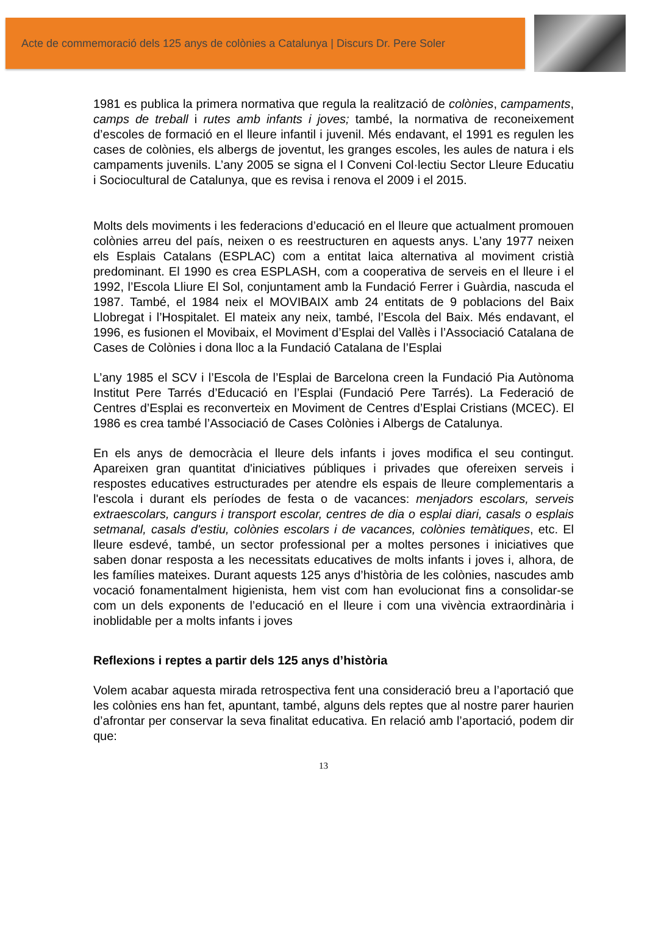Acte de commemoració dels 125 anys de colònies a Catalunya | Discurs Dr. Pere Soler
1981 es publica la primera normativa que regula la realització de colònies, campaments, camps de treball i rutes amb infants i joves; també, la normativa de reconeixement d’escoles de formació en el lleure infantil i juvenil. Més endavant, el 1991 es regulen les cases de colònies, els albergs de joventut, les granges escoles, les aules de natura i els campaments juvenils. L’any 2005 se signa el I Conveni Col·lectiu Sector Lleure Educatiu i Sociocultural de Catalunya, que es revisa i renova el 2009 i el 2015.
Molts dels moviments i les federacions d’educació en el lleure que actualment promouen colònies arreu del país, neixen o es reestructuren en aquests anys. L’any 1977 neixen els Esplais Catalans (ESPLAC) com a entitat laica alternativa al moviment cristià predominant. El 1990 es crea ESPLASH, com a cooperativa de serveis en el lleure i el 1992, l’Escola Lliure El Sol, conjuntament amb la Fundació Ferrer i Guàrdia, nascuda el 1987. També, el 1984 neix el MOVIBAIX amb 24 entitats de 9 poblacions del Baix Llobregat i l’Hospitalet. El mateix any neix, també, l’Escola del Baix. Més endavant, el 1996, es fusionen el Movibaix, el Moviment d’Esplai del Vallès i l’Associació Catalana de Cases de Colònies i dona lloc a la Fundació Catalana de l’Esplai
L’any 1985 el SCV i l’Escola de l’Esplai de Barcelona creen la Fundació Pia Autònoma Institut Pere Tarrés d’Educació en l’Esplai (Fundació Pere Tarrés). La Federació de Centres d’Esplai es reconverteix en Moviment de Centres d’Esplai Cristians (MCEC). El 1986 es crea també l’Associació de Cases Colònies i Albergs de Catalunya.
En els anys de democràcia el lleure dels infants i joves modifica el seu contingut. Apareixen gran quantitat d'iniciatives públiques i privades que ofereixen serveis i respostes educatives estructurades per atendre els espais de lleure complementaris a l'escola i durant els períodes de festa o de vacances: menjadors escolars, serveis extraescolars, cangurs i transport escolar, centres de dia o esplai diari, casals o esplais setmanal, casals d'estiu, colònies escolars i de vacances, colònies temàtiques, etc. El lleure esdevé, també, un sector professional per a moltes persones i iniciatives que saben donar resposta a les necessitats educatives de molts infants i joves i, alhora, de les famílies mateixes. Durant aquests 125 anys d’història de les colònies, nascudes amb vocació fonamentalment higienista, hem vist com han evolucionat fins a consolidar-se com un dels exponents de l’educació en el lleure i com una vivència extraordinària i inoblidable per a molts infants i joves
Reflexions i reptes a partir dels 125 anys d’història
Volem acabar aquesta mirada retrospectiva fent una consideració breu a l’aportació que les colònies ens han fet, apuntant, també, alguns dels reptes que al nostre parer haurien d’afrontar per conservar la seva finalitat educativa. En relació amb l’aportació, podem dir que:
13